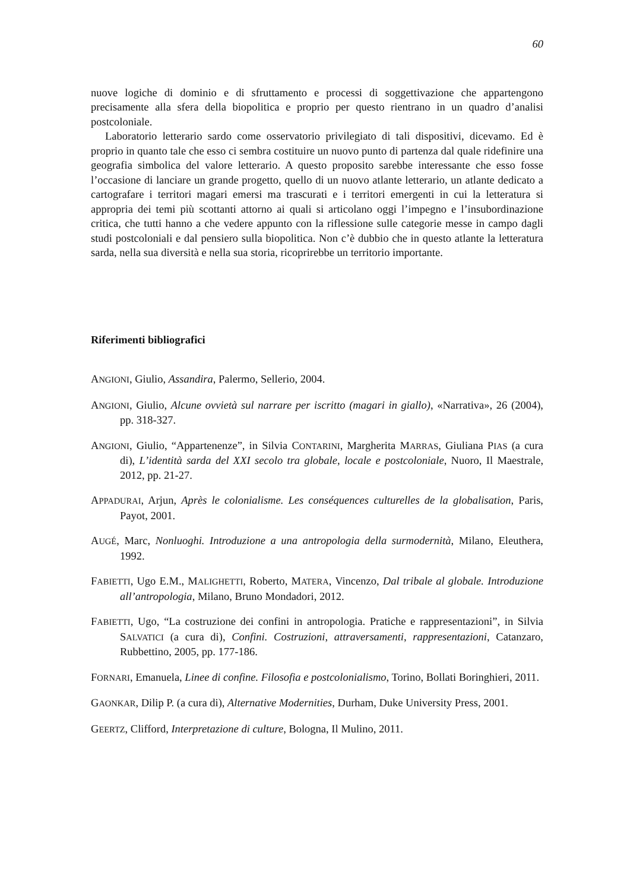60
nuove logiche di dominio e di sfruttamento e processi di soggettivazione che appartengono precisamente alla sfera della biopolitica e proprio per questo rientrano in un quadro d’analisi postcoloniale.
Laboratorio letterario sardo come osservatorio privilegiato di tali dispositivi, dicevamo. Ed è proprio in quanto tale che esso ci sembra costituire un nuovo punto di partenza dal quale ridefinire una geografia simbolica del valore letterario. A questo proposito sarebbe interessante che esso fosse l’occasione di lanciare un grande progetto, quello di un nuovo atlante letterario, un atlante dedicato a cartografare i territori magari emersi ma trascurati e i territori emergenti in cui la letteratura si appropria dei temi più scottanti attorno ai quali si articolano oggi l’impegno e l’insubordinazione critica, che tutti hanno a che vedere appunto con la riflessione sulle categorie messe in campo dagli studi postcoloniali e dal pensiero sulla biopolitica. Non c’è dubbio che in questo atlante la letteratura sarda, nella sua diversità e nella sua storia, ricoprirebbe un territorio importante.
Riferimenti bibliografici
ANGIONI, Giulio, Assandira, Palermo, Sellerio, 2004.
ANGIONI, Giulio, Alcune ovvietà sul narrare per iscritto (magari in giallo), «Narrativa», 26 (2004), pp. 318-327.
ANGIONI, Giulio, “Appartenenze”, in Silvia CONTARINI, Margherita MARRAS, Giuliana PIAS (a cura di), L’identità sarda del XXI secolo tra globale, locale e postcoloniale, Nuoro, Il Maestrale, 2012, pp. 21-27.
APPADURAI, Arjun, Après le colonialisme. Les conséquences culturelles de la globalisation, Paris, Payot, 2001.
AUGÉ, Marc, Nonluoghi. Introduzione a una antropologia della surmodernità, Milano, Eleuthera, 1992.
FABIETTI, Ugo E.M., MALIGHETTI, Roberto, MATERA, Vincenzo, Dal tribale al globale. Introduzione all’antropologia, Milano, Bruno Mondadori, 2012.
FABIETTI, Ugo, “La costruzione dei confini in antropologia. Pratiche e rappresentazioni”, in Silvia SALVATICI (a cura di), Confini. Costruzioni, attraversamenti, rappresentazioni, Catanzaro, Rubbettino, 2005, pp. 177-186.
FORNARI, Emanuela, Linee di confine. Filosofia e postcolonialismo, Torino, Bollati Boringhieri, 2011.
GAONKAR, Dilip P. (a cura di), Alternative Modernities, Durham, Duke University Press, 2001.
GEERTZ, Clifford, Interpretazione di culture, Bologna, Il Mulino, 2011.